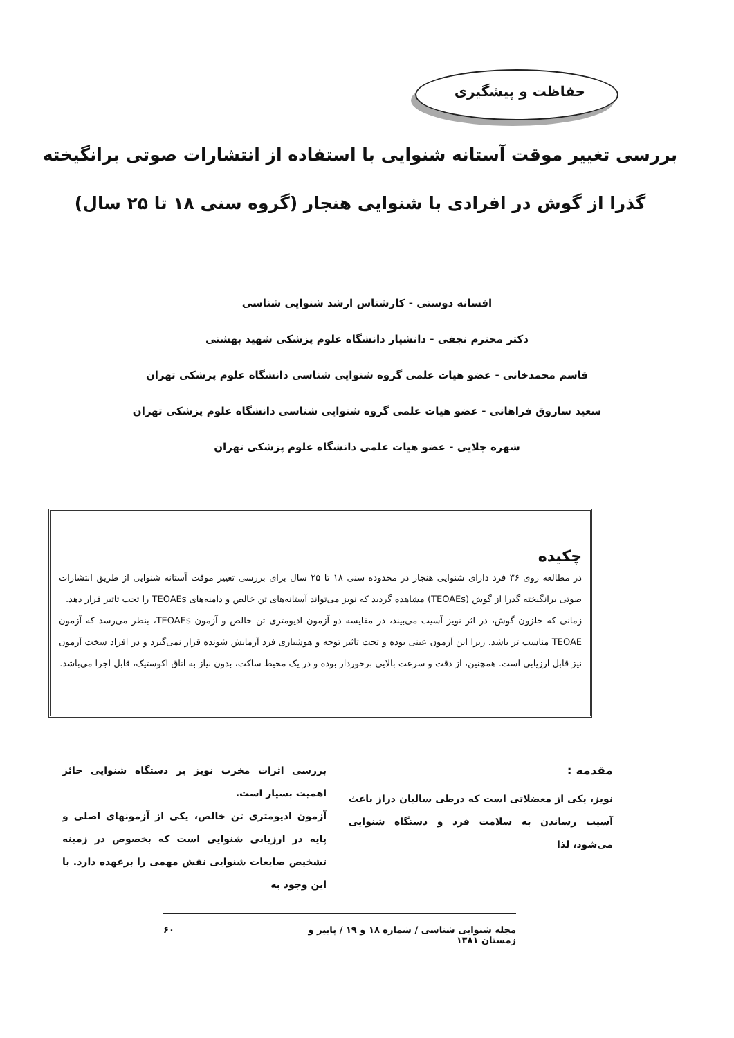حفاظت و پیشگیری
بررسی تغییر موقت آستانه شنوایی با استفاده از انتشارات صوتی برانگیخته گذرا از گوش در افرادی با شنوایی هنجار (گروه سنی ۱۸ تا ۲۵ سال)
افسانه دوستی - کارشناس ارشد شنوایی شناسی
دکتر محترم نجفی - دانشیار دانشگاه علوم پزشکی شهید بهشتی
قاسم محمدخانی - عضو هیات علمی گروه شنوایی شناسی دانشگاه علوم پزشکی تهران
سعید ساروق فراهانی - عضو هیات علمی گروه شنوایی شناسی دانشگاه علوم پزشکی تهران
شهره جلایی - عضو هیات علمی دانشگاه علوم پزشکی تهران
چکیده
در مطالعه روی ۳۶ فرد دارای شنوایی هنجار در محدوده سنی ۱۸ تا ۲۵ سال برای بررسی تغییر موقت آستانه شنوایی از طریق انتشارات صوتی برانگیخته گذرا از گوش (TEOAEs) مشاهده گردید که نویز می‌تواند آستانه‌های تن خالص و دامنه‌های TEOAEs را تحت تاثیر قرار دهد.
زمانی که حلزون گوش، در اثر نویز آسیب می‌بیند، در مقایسه دو آزمون ادیومتری تن خالص و آزمون TEOAEs، بنظر می‌رسد که آزمون TEOAE مناسب تر باشد. زیرا این آزمون عینی بوده و تحت تاثیر توجه و هوشیاری فرد آزمایش شونده قرار نمی‌گیرد و در افراد سخت آزمون نیز قابل ارزیابی است. همچنین، از دقت و سرعت بالایی برخوردار بوده و در یک محیط ساکت، بدون نیاز به اتاق اکوستیک، قابل اجرا می‌باشد.
مقدمه :
نویز، یکی از معضلاتی است که درطی سالیان دراز باعث آسیب رساندن به سلامت فرد و دستگاه شنوایی می‌شود، لذا
بررسی اثرات مخرب نویز بر دستگاه شنوایی حائز اهمیت بسیار است.
آزمون ادیومتری تن خالص، یکی از آزمونهای اصلی و پایه در ارزیابی شنوایی است که بخصوص در زمینه تشخیص ضایعات شنوایی نقش مهمی را برعهده دارد. با این وجود به
مجله شنوایی شناسی / شماره ۱۸ و ۱۹ / پاییز و زمستان ۱۳۸۱ ۶۰